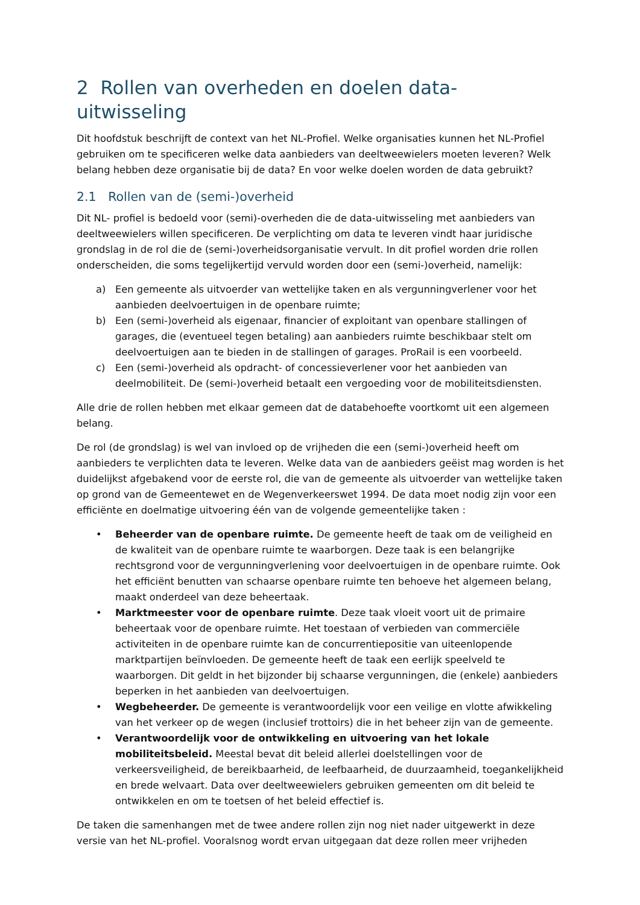2 Rollen van overheden en doelen data-uitwisseling
Dit hoofdstuk beschrijft de context van het NL-Profiel. Welke organisaties kunnen het NL-Profiel gebruiken om te specificeren welke data aanbieders van deeltweewielers moeten leveren? Welk belang hebben deze organisatie bij de data? En voor welke doelen worden de data gebruikt?
2.1 Rollen van de (semi-)overheid
Dit NL- profiel is bedoeld voor (semi)-overheden die de data-uitwisseling met aanbieders van deeltweewielers willen specificeren. De verplichting om data te leveren vindt haar juridische grondslag in de rol die de (semi-)overheidsorganisatie vervult. In dit profiel worden drie rollen onderscheiden, die soms tegelijkertijd vervuld worden door een (semi-)overheid, namelijk:
a) Een gemeente als uitvoerder van wettelijke taken en als vergunningverlener voor het aanbieden deelvoertuigen in de openbare ruimte;
b) Een (semi-)overheid als eigenaar, financier of exploitant van openbare stallingen of garages, die (eventueel tegen betaling) aan aanbieders ruimte beschikbaar stelt om deelvoertuigen aan te bieden in de stallingen of garages. ProRail is een voorbeeld.
c) Een (semi-)overheid als opdracht- of concessieverlener voor het aanbieden van deelmobiliteit. De (semi-)overheid betaalt een vergoeding voor de mobiliteitsdiensten.
Alle drie de rollen hebben met elkaar gemeen dat de databehoefte voortkomt uit een algemeen belang.
De rol (de grondslag) is wel van invloed op de vrijheden die een (semi-)overheid heeft om aanbieders te verplichten data te leveren. Welke data van de aanbieders geëist mag worden is het duidelijkst afgebakend voor de eerste rol, die van de gemeente als uitvoerder van wettelijke taken op grond van de Gemeentewet en de Wegenverkeerswet 1994. De data moet nodig zijn voor een efficiënte en doelmatige uitvoering één van de volgende gemeentelijke taken :
• Beheerder van de openbare ruimte. De gemeente heeft de taak om de veiligheid en de kwaliteit van de openbare ruimte te waarborgen. Deze taak is een belangrijke rechtsgrond voor de vergunningverlening voor deelvoertuigen in de openbare ruimte. Ook het efficiënt benutten van schaarse openbare ruimte ten behoeve het algemeen belang, maakt onderdeel van deze beheertaak.
• Marktmeester voor de openbare ruimte. Deze taak vloeit voort uit de primaire beheertaak voor de openbare ruimte. Het toestaan of verbieden van commerciële activiteiten in de openbare ruimte kan de concurrentiepositie van uiteenlopende marktpartijen beïnvloeden. De gemeente heeft de taak een eerlijk speelveld te waarborgen. Dit geldt in het bijzonder bij schaarse vergunningen, die (enkele) aanbieders beperken in het aanbieden van deelvoertuigen.
• Wegbeheerder. De gemeente is verantwoordelijk voor een veilige en vlotte afwikkeling van het verkeer op de wegen (inclusief trottoirs) die in het beheer zijn van de gemeente.
• Verantwoordelijk voor de ontwikkeling en uitvoering van het lokale mobiliteitsbeleid. Meestal bevat dit beleid allerlei doelstellingen voor de verkeersveiligheid, de bereikbaarheid, de leefbaarheid, de duurzaamheid, toegankelijkheid en brede welvaart. Data over deeltweewielers gebruiken gemeenten om dit beleid te ontwikkelen en om te toetsen of het beleid effectief is.
De taken die samenhangen met de twee andere rollen zijn nog niet nader uitgewerkt in deze versie van het NL-profiel. Vooralsnog wordt ervan uitgegaan dat deze rollen meer vrijheden